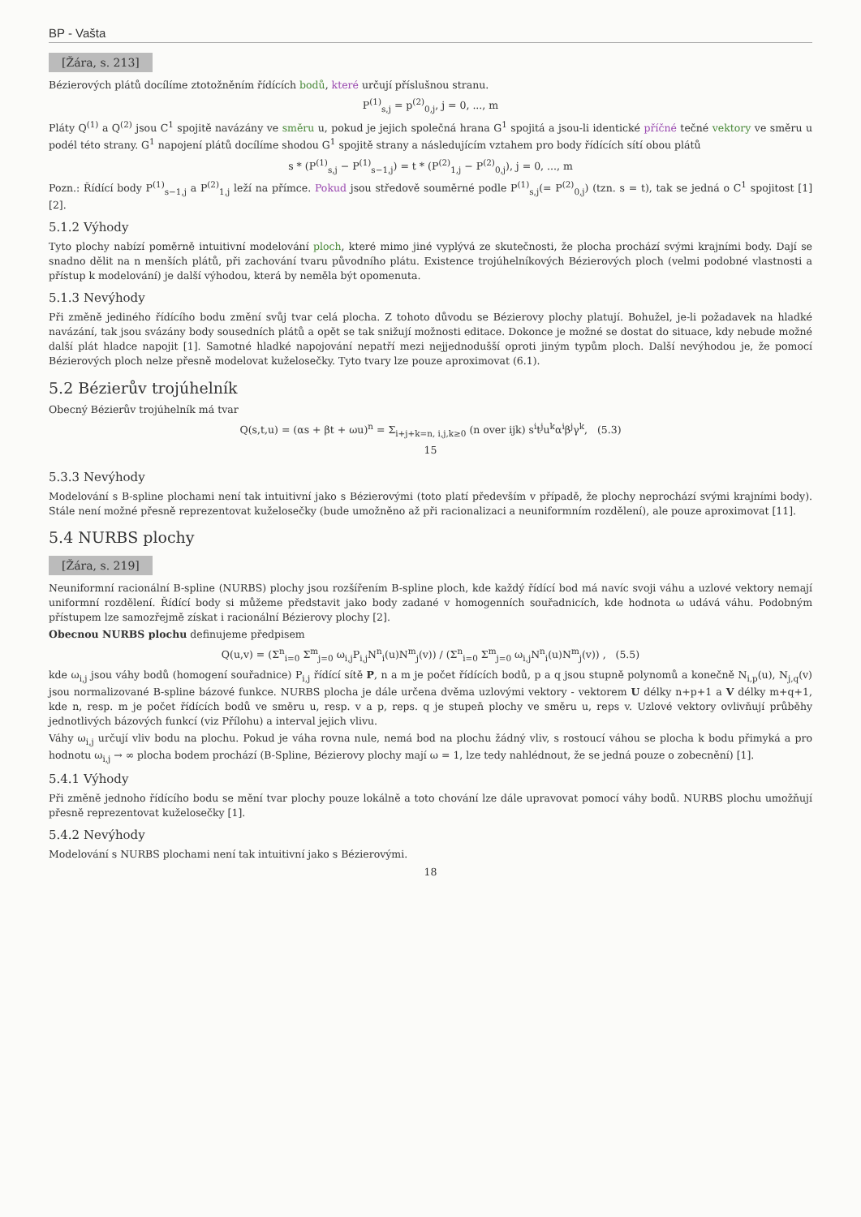BP - Vašta
[Žára, s. 213]
Bézierových plátů docílíme ztotožněním řídících bodů, které určují příslušnou stranu.
P<sup>(1)</sup><sub>s,j</sub> = p<sup>(2)</sup><sub>0,j</sub>, j = 0, ..., m
Pláty Q<sup>(1)</sup> a Q<sup>(2)</sup> jsou C<sup>1</sup> spojitě navázány ve směru u, pokud je jejich společná hrana G<sup>1</sup> spojitá a jsou-li identické příčné tečné vektory ve směru u podél této strany. G<sup>1</sup> napojení plátů docílíme shodou G<sup>1</sup> spojitě strany a následujícím vztahem pro body řídících sítí obou plátů
s * (P<sup>(1)</sup><sub>s,j</sub> − P<sup>(1)</sup><sub>s−1,j</sub>) = t * (P<sup>(2)</sup><sub>1,j</sub> − P<sup>(2)</sup><sub>0,j</sub>), j = 0, ..., m
Pozn.: Řídící body P<sup>(1)</sup><sub>s−1,j</sub> a P<sup>(2)</sup><sub>1,j</sub> leží na přímce. Pokud jsou středově souměrné podle P<sup>(1)</sup><sub>s,j</sub>(= P<sup>(2)</sup><sub>0,j</sub>) (tzn. s = t), tak se jedná o C<sup>1</sup> spojitost [1][2].
5.1.2 Výhody
Tyto plochy nabízí poměrně intuitivní modelování ploch, které mimo jiné vyplývá ze skutečnosti, že plocha prochází svými krajními body. Dají se snadno dělit na n menších plátů, při zachování tvaru původního plátu. Existence trojúhelníkových Bézierových ploch (velmi podobné vlastnosti a přístup k modelování) je další výhodou, která by neměla být opomenuta.
5.1.3 Nevýhody
Při změně jediného řídícího bodu změní svůj tvar celá plocha. Z tohoto důvodu se Bézierovy plochy platují. Bohužel, je-li požadavek na hladké navázání, tak jsou svázány body sousedních plátů a opět se tak snižují možnosti editace. Dokonce je možné se dostat do situace, kdy nebude možné další plát hladce napojit [1]. Samotné hladké napojování nepatří mezi nejjednodušší oproti jiným typům ploch. Další nevýhodou je, že pomocí Bézierových ploch nelze přesně modelovat kuželosečky. Tyto tvary lze pouze aproximovat (6.1).
5.2 Bézierův trojúhelník
Obecný Bézierův trojúhelník má tvar
Q(s,t,u) = (αs + βt + ωu)<sup>n</sup> = Σ<sub>i+j+k=n, i,j,k≥0</sub> (n over ijk) s<sup>i</sup>t<sup>j</sup>u<sup>k</sup>α<sup>i</sup>β<sup>j</sup>γ<sup>k</sup>, (5.3)
15
5.3.3 Nevýhody
Modelování s B-spline plochami není tak intuitivní jako s Bézierovými (toto platí především v případě, že plochy neprochází svými krajními body). Stále není možné přesně reprezentovat kuželosečky (bude umožněno až při racionalizaci a neuniformním rozdělení), ale pouze aproximovat [11].
5.4 NURBS plochy
[Žára, s. 219]
Neuniformní racionální B-spline (NURBS) plochy jsou rozšířením B-spline ploch, kde každý řídící bod má navíc svoji váhu a uzlové vektory nemají uniformní rozdělení. Řídící body si můžeme představit jako body zadané v homogenních souřadnicích, kde hodnota ω udává váhu. Podobným přístupem lze samozřejmě získat i racionální Bézierovy plochy [2].
Obecnou NURBS plochu definujeme předpisem
Q(u,v) = (Σ<sup>n</sup><sub>i=0</sub> Σ<sup>m</sup><sub>j=0</sub> ω<sub>i,j</sub>P<sub>i,j</sub>N<sup>n</sup><sub>i</sub>(u)N<sup>m</sup><sub>j</sub>(v)) / (Σ<sup>n</sup><sub>i=0</sub> Σ<sup>m</sup><sub>j=0</sub> ω<sub>i,j</sub>N<sup>n</sup><sub>i</sub>(u)N<sup>m</sup><sub>j</sub>(v)) , (5.5)
kde ω<sub>i,j</sub> jsou váhy bodů (homogení souřadnice) P<sub>i,j</sub> řídící sítě P, n a m je počet řídících bodů, p a q jsou stupně polynomů a konečně N<sub>i,p</sub>(u), N<sub>j,q</sub>(v) jsou normalizované B-spline bázové funkce. NURBS plocha je dále určena dvěma uzlovými vektory - vektorem U délky n+p+1 a V délky m+q+1, kde n, resp. m je počet řídících bodů ve směru u, resp. v a p, reps. q je stupeň plochy ve směru u, reps v. Uzlové vektory ovlivňují průběhy jednotlivých bázových funkcí (viz Přílohu) a interval jejich vlivu.
Váhy ω<sub>i,j</sub> určují vliv bodu na plochu. Pokud je váha rovna nule, nemá bod na plochu žádný vliv, s rostoucí váhou se plocha k bodu přimyká a pro hodnotu ω<sub>i,j</sub> → ∞ plocha bodem prochází (B-Spline, Bézierovy plochy mají ω = 1, lze tedy nahlédnout, že se jedná pouze o zobecnění) [1].
5.4.1 Výhody
Při změně jednoho řídícího bodu se mění tvar plochy pouze lokálně a toto chování lze dále upravovat pomocí váhy bodů. NURBS plochu umožňují přesně reprezentovat kuželosečky [1].
5.4.2 Nevýhody
Modelování s NURBS plochami není tak intuitivní jako s Bézierovými.
18